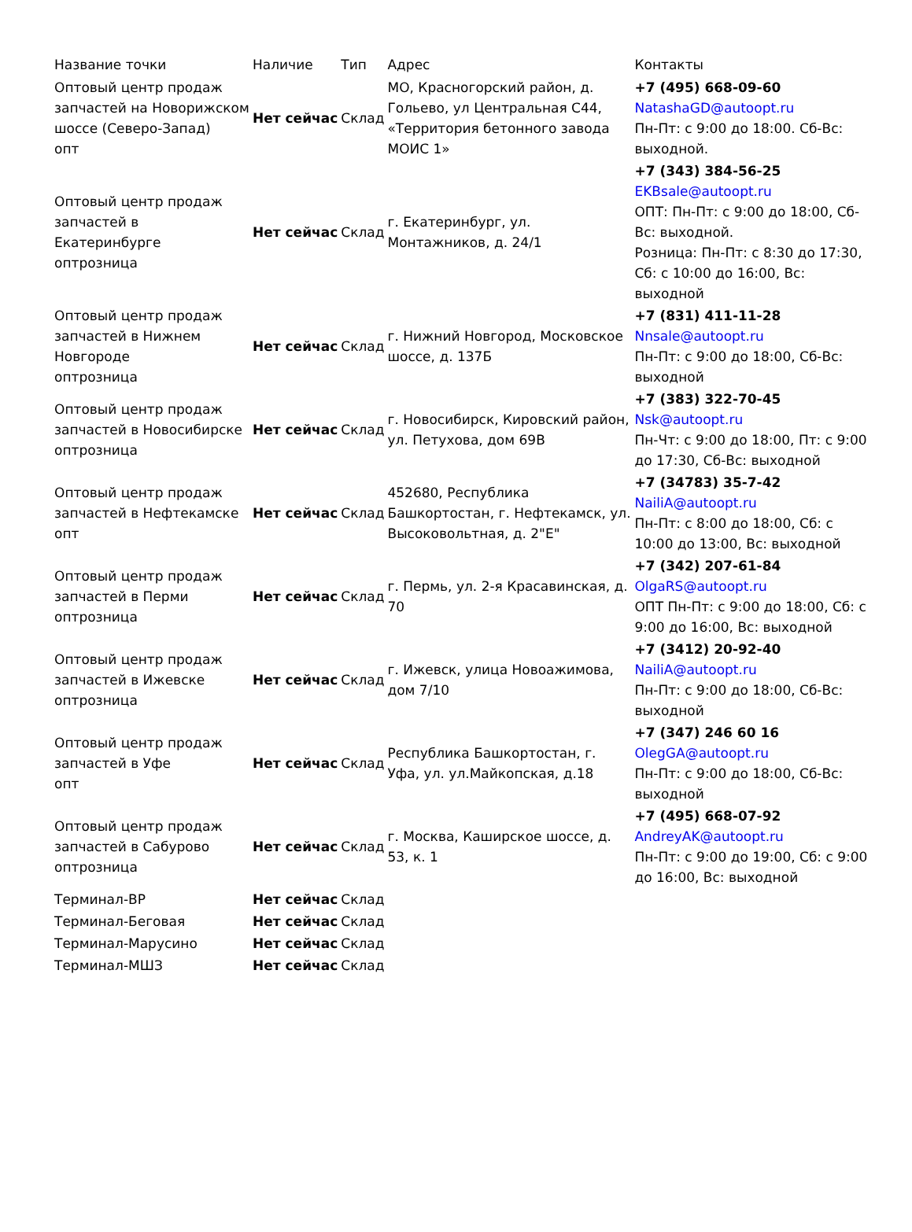| Название точки | Наличие | Тип | Адрес | Контакты |
| --- | --- | --- | --- | --- |
| Оптовый центр продаж запчастей на Новорижском шоссе (Северо-Запад) опт | Нет сейчас | Склад | МО, Красногорский район, д. Гольево, ул Центральная С44, «Территория бетонного завода МОИС 1» | +7 (495) 668-09-60 NatashaGD@autoopt.ru Пн-Пт: с 9:00 до 18:00. Сб-Вс: выходной. |
| Оптовый центр продаж запчастей в Екатеринбурге оптрозница | Нет сейчас | Склад | г. Екатеринбург, ул. Монтажников, д. 24/1 | +7 (343) 384-56-25 EKBsale@autoopt.ru ОПТ: Пн-Пт: с 9:00 до 18:00, Сб-Вс: выходной. Розница: Пн-Пт: с 8:30 до 17:30, Сб: с 10:00 до 16:00, Вс: выходной |
| Оптовый центр продаж запчастей в Нижнем Новгороде оптрозница | Нет сейчас | Склад | г. Нижний Новгород, Московское шоссе, д. 137Б | +7 (831) 411-11-28 Nnsale@autoopt.ru Пн-Пт: с 9:00 до 18:00, Сб-Вс: выходной |
| Оптовый центр продаж запчастей в Новосибирске оптрозница | Нет сейчас | Склад | г. Новосибирск, Кировский район, ул. Петухова, дом 69В | +7 (383) 322-70-45 Nsk@autoopt.ru Пн-Чт: с 9:00 до 18:00, Пт: с 9:00 до 17:30, Сб-Вс: выходной |
| Оптовый центр продаж запчастей в Нефтекамске опт | Нет сейчас | Склад | 452680, Республика Башкортостан, г. Нефтекамск, ул. Высоковольтная, д. 2"Е" | +7 (34783) 35-7-42 NailiA@autoopt.ru Пн-Пт: с 8:00 до 18:00, Сб: с 10:00 до 13:00, Вс: выходной |
| Оптовый центр продаж запчастей в Перми оптрозница | Нет сейчас | Склад | г. Пермь, ул. 2-я Красавинская, д. 70 | +7 (342) 207-61-84 OlgaRS@autoopt.ru ОПТ Пн-Пт: с 9:00 до 18:00, Сб: с 9:00 до 16:00, Вс: выходной |
| Оптовый центр продаж запчастей в Ижевске оптрозница | Нет сейчас | Склад | г. Ижевск, улица Новоажимова, дом 7/10 | +7 (3412) 20-92-40 NailiA@autoopt.ru Пн-Пт: с 9:00 до 18:00, Сб-Вс: выходной |
| Оптовый центр продаж запчастей в Уфе опт | Нет сейчас | Склад | Республика Башкортостан, г. Уфа, ул. ул.Майкопская, д.18 | +7 (347) 246 60 16 OlegGA@autoopt.ru Пн-Пт: с 9:00 до 18:00, Сб-Вс: выходной |
| Оптовый центр продаж запчастей в Сабурово оптрозница | Нет сейчас | Склад | г. Москва, Каширское шоссе, д. 53, к. 1 | +7 (495) 668-07-92 AndreyAK@autoopt.ru Пн-Пт: с 9:00 до 19:00, Сб: с 9:00 до 16:00, Вс: выходной |
| Терминал-ВР | Нет сейчас | Склад | | |
| Терминал-Беговая | Нет сейчас | Склад | | |
| Терминал-Марусино | Нет сейчас | Склад | | |
| Терминал-МШЗ | Нет сейчас | Склад | | |